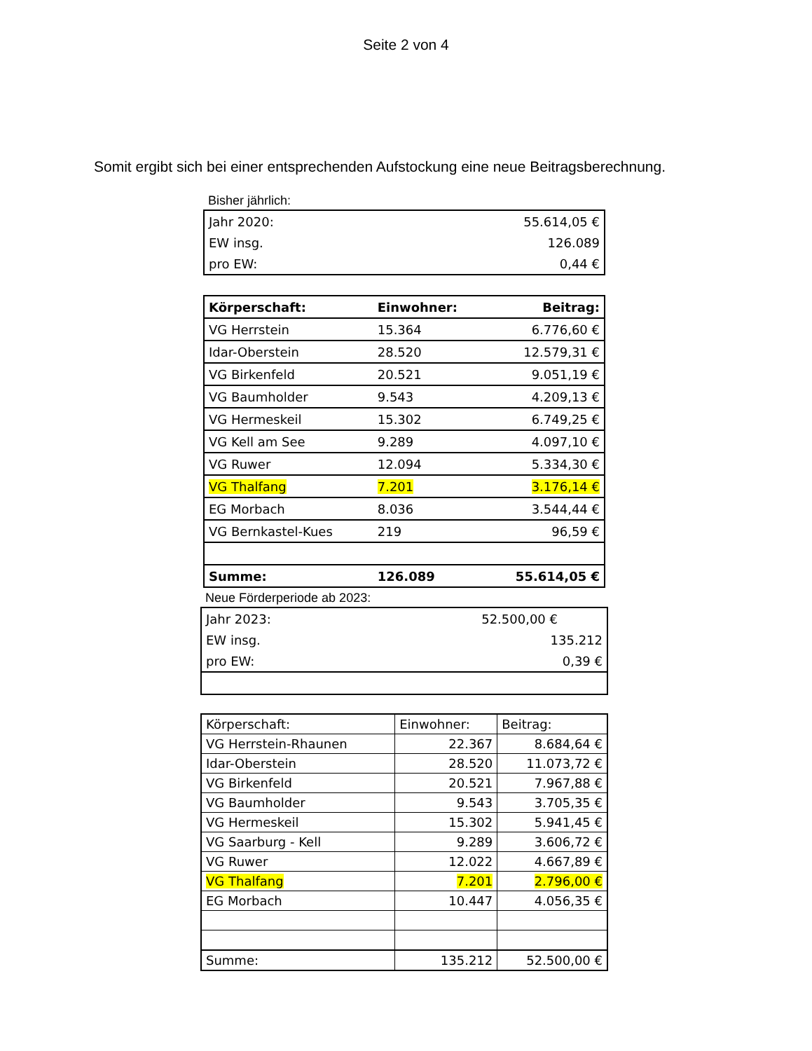Seite 2 von 4
Somit ergibt sich bei einer entsprechenden Aufstockung eine neue Beitragsberechnung.
Bisher jährlich:
| Jahr 2020: | 55.614,05 € |
| EW insg. | 126.089 |
| pro EW: | 0,44 € |
| Körperschaft: | Einwohner: | Beitrag: |
| --- | --- | --- |
| VG Herrstein | 15.364 | 6.776,60 € |
| Idar-Oberstein | 28.520 | 12.579,31 € |
| VG Birkenfeld | 20.521 | 9.051,19 € |
| VG Baumholder | 9.543 | 4.209,13 € |
| VG Hermeskeil | 15.302 | 6.749,25 € |
| VG Kell am See | 9.289 | 4.097,10 € |
| VG Ruwer | 12.094 | 5.334,30 € |
| VG Thalfang | 7.201 | 3.176,14 € |
| EG Morbach | 8.036 | 3.544,44 € |
| VG Bernkastel-Kues | 219 | 96,59 € |
| Summe: | 126.089 | 55.614,05 € |
Neue Förderperiode ab 2023:
| Jahr 2023: | 52.500,00 € |
| EW insg. | 135.212 |
| pro EW: | 0,39 € |
| Körperschaft: | Einwohner: | Beitrag: |
| VG Herrstein-Rhaunen | 22.367 | 8.684,64 € |
| Idar-Oberstein | 28.520 | 11.073,72 € |
| VG Birkenfeld | 20.521 | 7.967,88 € |
| VG Baumholder | 9.543 | 3.705,35 € |
| VG Hermeskeil | 15.302 | 5.941,45 € |
| VG Saarburg - Kell | 9.289 | 3.606,72 € |
| VG Ruwer | 12.022 | 4.667,89 € |
| VG Thalfang | 7.201 | 2.796,00 € |
| EG Morbach | 10.447 | 4.056,35 € |
| Summe: | 135.212 | 52.500,00 € |